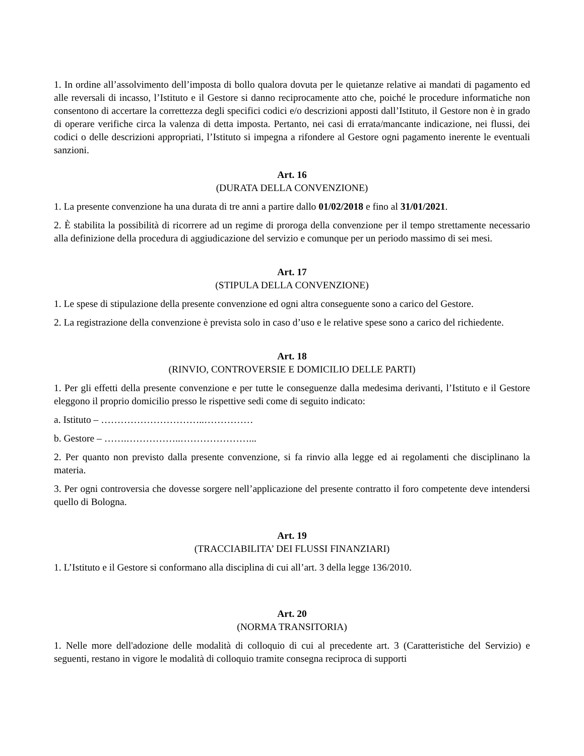1. In ordine all’assolvimento dell’imposta di bollo qualora dovuta per le quietanze relative ai mandati di pagamento ed alle reversali di incasso, l’Istituto e il Gestore si danno reciprocamente atto che, poiché le procedure informatiche non consentono di accertare la correttezza degli specifici codici e/o descrizioni apposti dall’Istituto, il Gestore non è in grado di operare verifiche circa la valenza di detta imposta. Pertanto, nei casi di errata/mancante indicazione, nei flussi, dei codici o delle descrizioni appropriati, l’Istituto si impegna a rifondere al Gestore ogni pagamento inerente le eventuali sanzioni.
Art. 16
(DURATA DELLA CONVENZIONE)
1. La presente convenzione ha una durata di tre anni a partire dallo 01/02/2018 e fino al 31/01/2021.
2. È stabilita la possibilità di ricorrere ad un regime di proroga della convenzione per il tempo strettamente necessario alla definizione della procedura di aggiudicazione del servizio e comunque per un periodo massimo di sei mesi.
Art. 17
(STIPULA DELLA CONVENZIONE)
1. Le spese di stipulazione della presente convenzione ed ogni altra conseguente sono a carico del Gestore.
2. La registrazione della convenzione è prevista solo in caso d’uso e le relative spese sono a carico del richiedente.
Art. 18
(RINVIO, CONTROVERSIE E DOMICILIO DELLE PARTI)
1. Per gli effetti della presente convenzione e per tutte le conseguenze dalla medesima derivanti, l’Istituto e il Gestore eleggono il proprio domicilio presso le rispettive sedi come di seguito indicato:
a. Istituto – …………………………..……………
b. Gestore – …….……………..…………………...
2. Per quanto non previsto dalla presente convenzione, si fa rinvio alla legge ed ai regolamenti che disciplinano la materia.
3. Per ogni controversia che dovesse sorgere nell’applicazione del presente contratto il foro competente deve intendersi quello di Bologna.
Art. 19
(TRACCIABILITA’ DEI FLUSSI FINANZIARI)
1. L’Istituto e il Gestore si conformano alla disciplina di cui all’art. 3 della legge 136/2010.
Art. 20
(NORMA TRANSITORIA)
1. Nelle more dell'adozione delle modalità di colloquio di cui al precedente art. 3 (Caratteristiche del Servizio) e seguenti, restano in vigore le modalità di colloquio tramite consegna reciproca di supporti